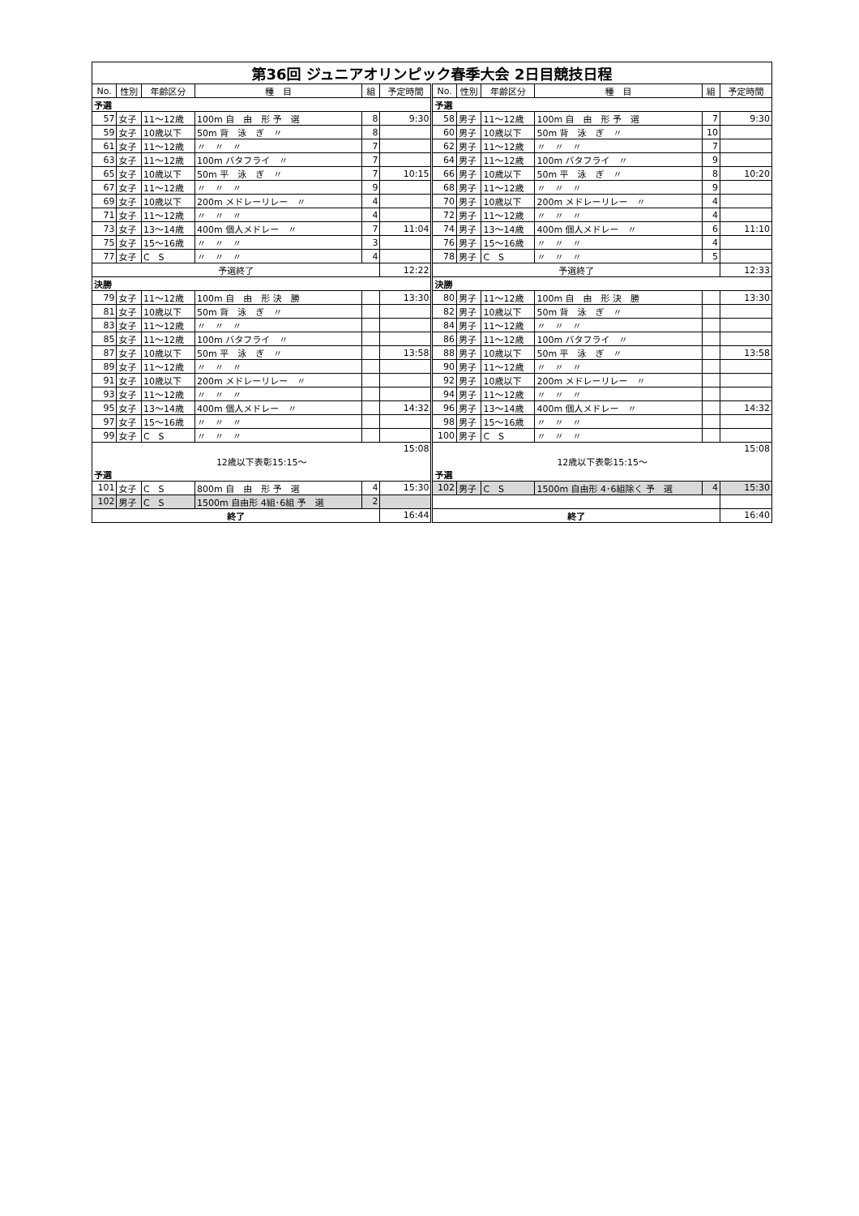| 第36回 ジュニアオリンピック春季大会 2日目競技日程 | | | | | | | | | | | |
| No. | 性別 | 年齢区分 | 種 目 | 組 | 予定時間 | No. | 性別 | 年齢区分 | 種 目 | 組 | 予定時間 |
| 予選 | | | | | | 予選 | | | | | |
| 57 | 女子 | 11～12歳 | 100m 自 由 形 予 選 | 8 | 9:30 | 58 | 男子 | 11～12歳 | 100m 自 由 形 予 選 | 7 | 9:30 |
| 59 | 女子 | 10歳以下 | 50m 背 泳 ぎ 〃 | 8 | | 60 | 男子 | 10歳以下 | 50m 背 泳 ぎ 〃 | 10 | |
| 61 | 女子 | 11～12歳 | 〃 〃 〃 | 7 | | 62 | 男子 | 11～12歳 | 〃 〃 〃 | 7 | |
| 63 | 女子 | 11～12歳 | 100m バタフライ 〃 | 7 | | 64 | 男子 | 11～12歳 | 100m バタフライ 〃 | 9 | |
| 65 | 女子 | 10歳以下 | 50m 平 泳 ぎ 〃 | 7 | 10:15 | 66 | 男子 | 10歳以下 | 50m 平 泳 ぎ 〃 | 8 | 10:20 |
| 67 | 女子 | 11～12歳 | 〃 〃 〃 | 9 | | 68 | 男子 | 11～12歳 | 〃 〃 〃 | 9 | |
| 69 | 女子 | 10歳以下 | 200m メドレーリレー 〃 | 4 | | 70 | 男子 | 10歳以下 | 200m メドレーリレー 〃 | 4 | |
| 71 | 女子 | 11～12歳 | 〃 〃 〃 | 4 | | 72 | 男子 | 11～12歳 | 〃 〃 〃 | 4 | |
| 73 | 女子 | 13～14歳 | 400m 個人メドレー 〃 | 7 | 11:04 | 74 | 男子 | 13～14歳 | 400m 個人メドレー 〃 | 6 | 11:10 |
| 75 | 女子 | 15～16歳 | 〃 〃 〃 | 3 | | 76 | 男子 | 15～16歳 | 〃 〃 〃 | 4 | |
| 77 | 女子 | C S | 〃 〃 〃 | 4 | | 78 | 男子 | C S | 〃 〃 〃 | 5 | |
| 予選終了 | | | | | 12:22 | 予選終了 | | | | | 12:33 |
| 決勝 | | | | | | 決勝 | | | | | |
| 79 | 女子 | 11～12歳 | 100m 自 由 形 決 勝 | | 13:30 | 80 | 男子 | 11～12歳 | 100m 自 由 形 決 勝 | | 13:30 |
| 81 | 女子 | 10歳以下 | 50m 背 泳 ぎ 〃 | | | 82 | 男子 | 10歳以下 | 50m 背 泳 ぎ 〃 | | |
| 83 | 女子 | 11～12歳 | 〃 〃 〃 | | | 84 | 男子 | 11～12歳 | 〃 〃 〃 | | |
| 85 | 女子 | 11～12歳 | 100m バタフライ 〃 | | | 86 | 男子 | 11～12歳 | 100m バタフライ 〃 | | |
| 87 | 女子 | 10歳以下 | 50m 平 泳 ぎ 〃 | | 13:58 | 88 | 男子 | 10歳以下 | 50m 平 泳 ぎ 〃 | | 13:58 |
| 89 | 女子 | 11～12歳 | 〃 〃 〃 | | | 90 | 男子 | 11～12歳 | 〃 〃 〃 | | |
| 91 | 女子 | 10歳以下 | 200m メドレーリレー 〃 | | | 92 | 男子 | 10歳以下 | 200m メドレーリレー 〃 | | |
| 93 | 女子 | 11～12歳 | 〃 〃 〃 | | | 94 | 男子 | 11～12歳 | 〃 〃 〃 | | |
| 95 | 女子 | 13～14歳 | 400m 個人メドレー 〃 | | 14:32 | 96 | 男子 | 13～14歳 | 400m 個人メドレー 〃 | | 14:32 |
| 97 | 女子 | 15～16歳 | 〃 〃 〃 | | | 98 | 男子 | 15～16歳 | 〃 〃 〃 | | |
| 99 | 女子 | C S | 〃 〃 〃 | | | 100 | 男子 | C S | 〃 〃 〃 | | |
| 15:08 | | | | | | 15:08 | | | | | |
| 12歳以下表彰15:15～ | | | | | | 12歳以下表彰15:15～ | | | | | |
| 予選 | | | | | | 予選 | | | | | |
| 101 | 女子 | C S | 800m 自 由 形 予 選 | 4 | 15:30 | 102 | 男子 | C S | 1500m 自由形 4･6組除く 予 選 | 4 | 15:30 |
| 102 | 男子 | C S | 1500m 自由形 4組･6組 予 選 | 2 | | | | | | | |
| 終了 | | | | | 16:44 | 終了 | | | | | 16:40 |